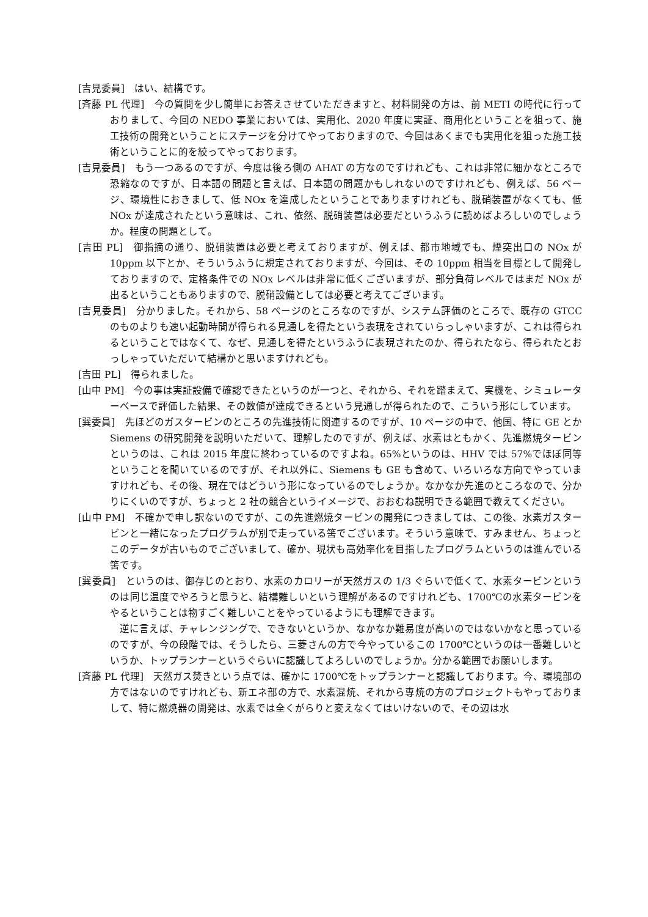[吉見委員]　はい、結構です。
[斉藤 PL 代理]　今の質問を少し簡単にお答えさせていただきますと、材料開発の方は、前 METI の時代に行っておりまして、今回の NEDO 事業においては、実用化、2020 年度に実証、商用化ということを狙って、施工技術の開発ということにステージを分けてやっておりますので、今回はあくまでも実用化を狙った施工技術ということに的を絞ってやっております。
[吉見委員]　もう一つあるのですが、今度は後ろ側の AHAT の方なのですけれども、これは非常に細かなところで恐縮なのですが、日本語の問題と言えば、日本語の問題かもしれないのですけれども、例えば、56 ページ、環境性におきまして、低 NOx を達成したということでありますけれども、脱硝装置がなくても、低 NOx が達成されたという意味は、これ、依然、脱硝装置は必要だというふうに読めばよろしいのでしょうか。程度の問題として。
[吉田 PL]　御指摘の通り、脱硝装置は必要と考えておりますが、例えば、都市地域でも、煙突出口の NOx が 10ppm 以下とか、そういうふうに規定されておりますが、今回は、その 10ppm 相当を目標として開発しておりますので、定格条件での NOx レベルは非常に低くございますが、部分負荷レベルではまだ NOx が出るということもありますので、脱硝設備としては必要と考えてございます。
[吉見委員]　分かりました。それから、58 ページのところなのですが、システム評価のところで、既存の GTCC のものよりも速い起動時間が得られる見通しを得たという表現をされていらっしゃいますが、これは得られるということではなくて、なぜ、見通しを得たというふうに表現されたのか、得られたなら、得られたとおっしゃっていただいて結構かと思いますけれども。
[吉田 PL]　得られました。
[山中 PM]　今の事は実証設備で確認できたというのが一つと、それから、それを踏まえて、実機を、シミュレーターベースで評価した結果、その数値が達成できるという見通しが得られたので、こういう形にしています。
[巽委員]　先ほどのガスタービンのところの先進技術に関連するのですが、10 ページの中で、他国、特に GE とか Siemens の研究開発を説明いただいて、理解したのですが、例えば、水素はともかく、先進燃焼タービンというのは、これは 2015 年度に終わっているのですよね。65%というのは、HHV では 57%でほぼ同等ということを聞いているのですが、それ以外に、Siemens も GE も含めて、いろいろな方向でやっていますけれども、その後、現在ではどういう形になっているのでしょうか。なかなか先進のところなので、分かりにくいのですが、ちょっと 2 社の競合というイメージで、おおむね説明できる範囲で教えてください。
[山中 PM]　不確かで申し訳ないのですが、この先進燃焼タービンの開発につきましては、この後、水素ガスタービンと一緒になったプログラムが別で走っている筈でございます。そういう意味で、すみません、ちょっとこのデータが古いものでございまして、確か、現状も高効率化を目指したプログラムというのは進んでいる筈です。
[巽委員]　というのは、御存じのとおり、水素のカロリーが天然ガスの 1/3 ぐらいで低くて、水素タービンというのは同じ温度でやろうと思うと、結構難しいという理解があるのですけれども、1700℃の水素タービンをやるということは物すごく難しいことをやっているようにも理解できます。
逆に言えば、チャレンジングで、できないというか、なかなか難易度が高いのではないかなと思っているのですが、今の段階では、そうしたら、三菱さんの方で今やっているこの 1700℃というのは一番難しいというか、トップランナーというぐらいに認識してよろしいのでしょうか。分かる範囲でお願いします。
[斉藤 PL 代理]　天然ガス焚きという点では、確かに 1700℃をトップランナーと認識しております。今、環境部の方ではないのですけれども、新エネ部の方で、水素混焼、それから専焼の方のプロジェクトもやっておりまして、特に燃焼器の開発は、水素では全くがらりと変えなくてはいけないので、その辺は水